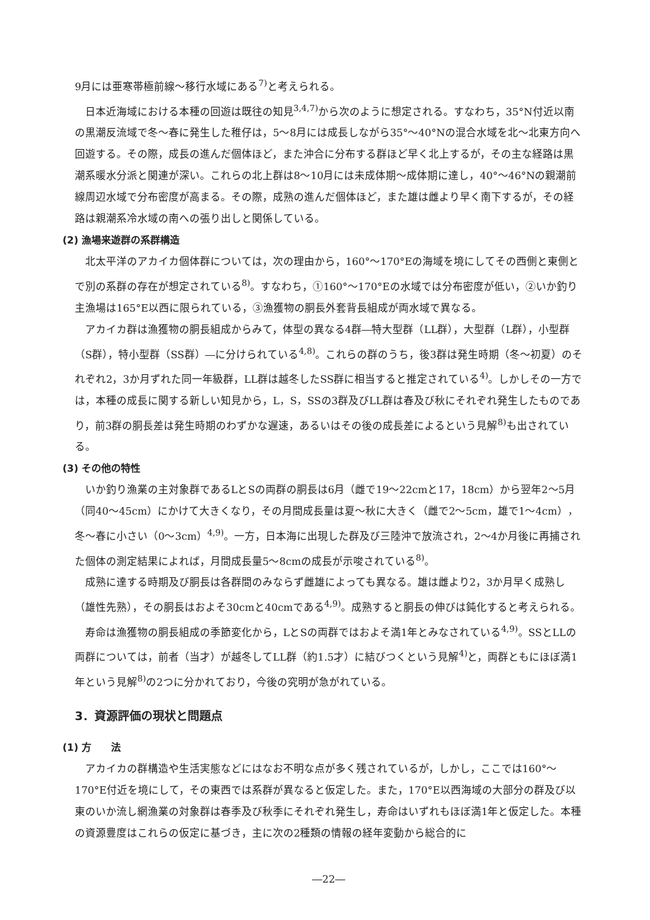9月には亜寒帯極前線～移行水域にある<sup>7)</sup>と考えられる。
日本近海域における本種の回遊は既往の知見<sup>3,4,7)</sup>から次のように想定される。すなわち，35°N付近以南の黒潮反流域で冬～春に発生した稚仔は，5～8月には成長しながら35°～40°Nの混合水域を北～北東方向へ回遊する。その際，成長の進んだ個体ほど，また沖合に分布する群ほど早く北上するが，その主な経路は黒潮系暖水分派と関連が深い。これらの北上群は8～10月には未成体期～成体期に達し，40°～46°Nの親潮前線周辺水域で分布密度が高まる。その際，成熟の進んだ個体ほど，また雄は雌より早く南下するが，その経路は親潮系冷水域の南への張り出しと関係している。
(2) 漁場来遊群の系群構造
北太平洋のアカイカ個体群については，次の理由から，160°～170°Eの海域を境にしてその西側と東側とで別の系群の存在が想定されている<sup>8)</sup>。すなわち，①160°～170°Eの水域では分布密度が低い，②いか釣り主漁場は165°E以西に限られている，③漁獲物の胴長外套背長組成が両水域で異なる。
アカイカ群は漁獲物の胴長組成からみて，体型の異なる4群―特大型群（LL群），大型群（L群），小型群（S群），特小型群（SS群）―に分けられている<sup>4,8)</sup>。これらの群のうち，後3群は発生時期（冬～初夏）のそれぞれ2，3か月ずれた同一年級群，LL群は越冬したSS群に相当すると推定されている<sup>4)</sup>。しかしその一方では，本種の成長に関する新しい知見から，L，S，SSの3群及びLL群は春及び秋にそれぞれ発生したものであり，前3群の胴長差は発生時期のわずかな遅速，あるいはその後の成長差によるという見解<sup>8)</sup>も出されている。
(3) その他の特性
いか釣り漁業の主対象群であるLとSの両群の胴長は6月（雌で19～22cmと17，18cm）から翌年2～5月（同40～45cm）にかけて大きくなり，その月間成長量は夏～秋に大きく（雌で2～5cm，雄で1～4cm），冬～春に小さい（0～3cm）<sup>4,9)</sup>。一方，日本海に出現した群及び三陸沖で放流され，2～4か月後に再捕された個体の測定結果によれば，月間成長量5～8cmの成長が示唆されている<sup>8)</sup>。
成熟に達する時期及び胴長は各群間のみならず雌雄によっても異なる。雄は雌より2，3か月早く成熟し（雄性先熟），その胴長はおよそ30cmと40cmである<sup>4,9)</sup>。成熟すると胴長の伸びは鈍化すると考えられる。
寿命は漁獲物の胴長組成の季節変化から，LとSの両群ではおよそ満1年とみなされている<sup>4,9)</sup>。SSとLLの両群については，前者（当才）が越冬してLL群（約1.5才）に結びつくという見解<sup>4)</sup>と，両群ともにほぼ満1年という見解<sup>8)</sup>の2つに分かれており，今後の究明が急がれている。
3．資源評価の現状と問題点
(1) 方　　法
アカイカの群構造や生活実態などにはなお不明な点が多く残されているが，しかし，ここでは160°～170°E付近を境にして，その東西では系群が異なると仮定した。また，170°E以西海域の大部分の群及び以東のいか流し網漁業の対象群は春季及び秋季にそれぞれ発生し，寿命はいずれもほぼ満1年と仮定した。本種の資源豊度はこれらの仮定に基づき，主に次の2種類の情報の経年変動から総合的に
―22―